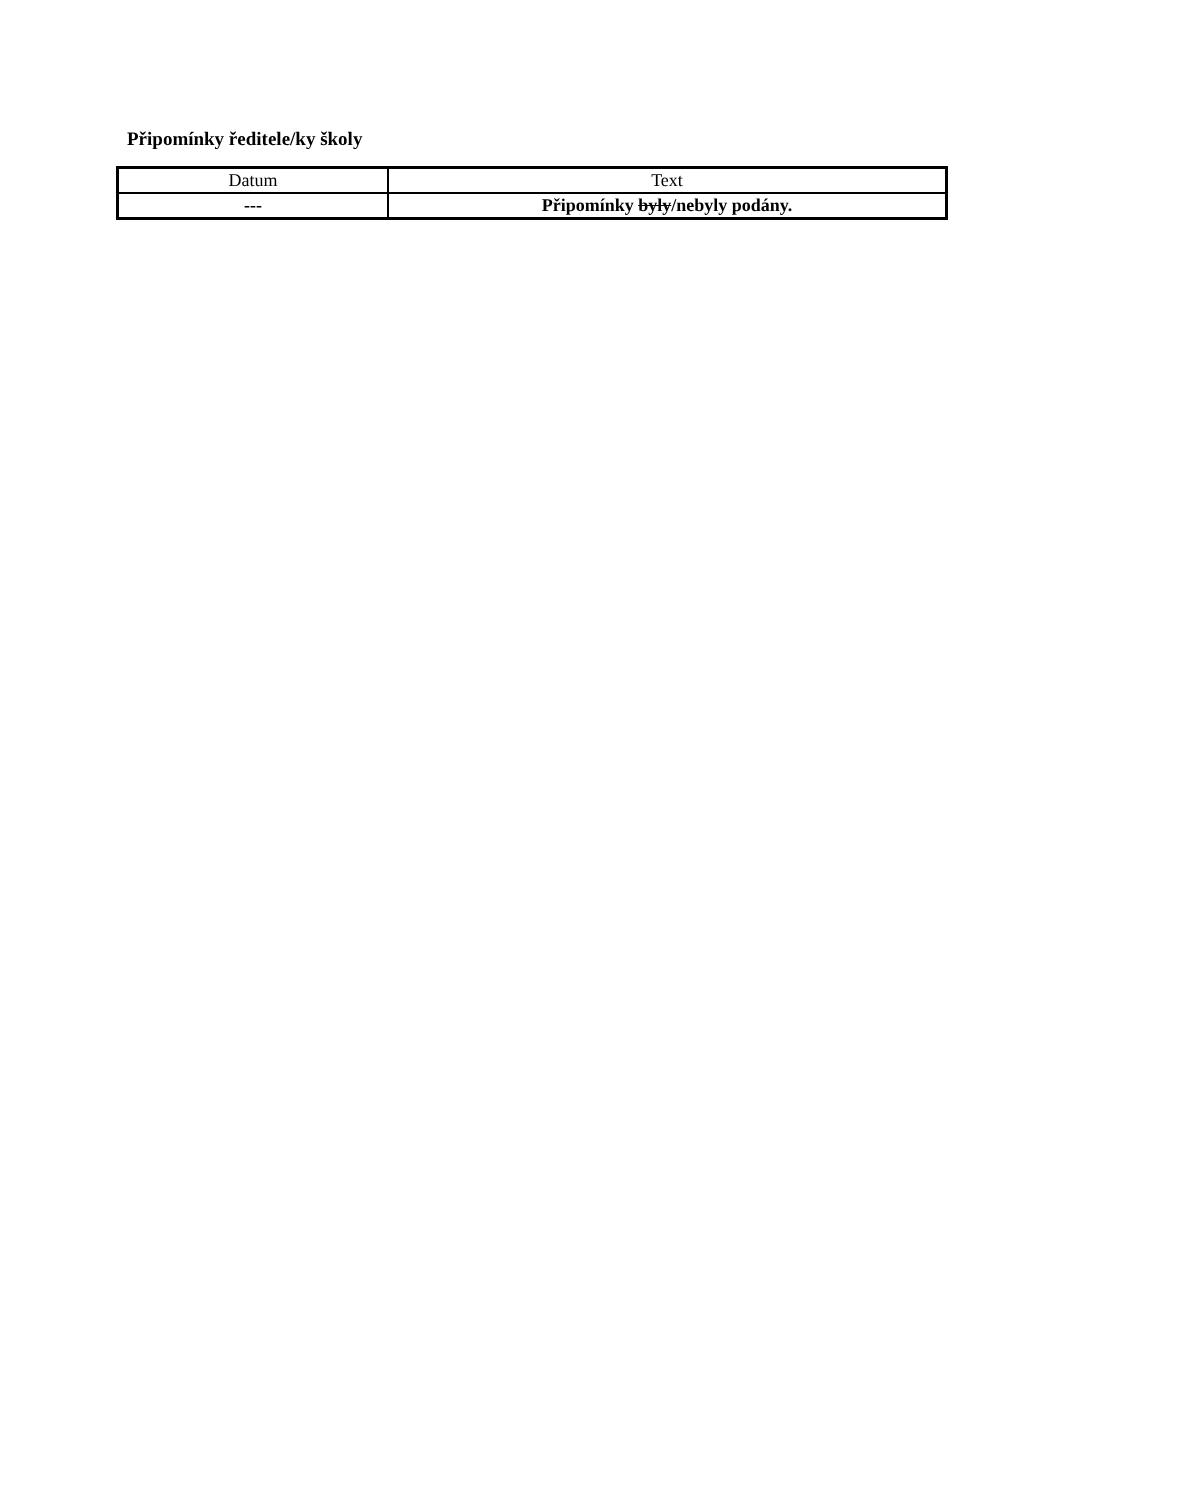Připomínky ředitele/ky školy
| Datum | Text |
| --- | --- |
| --- | Připomínky byly /nebyly podány. |